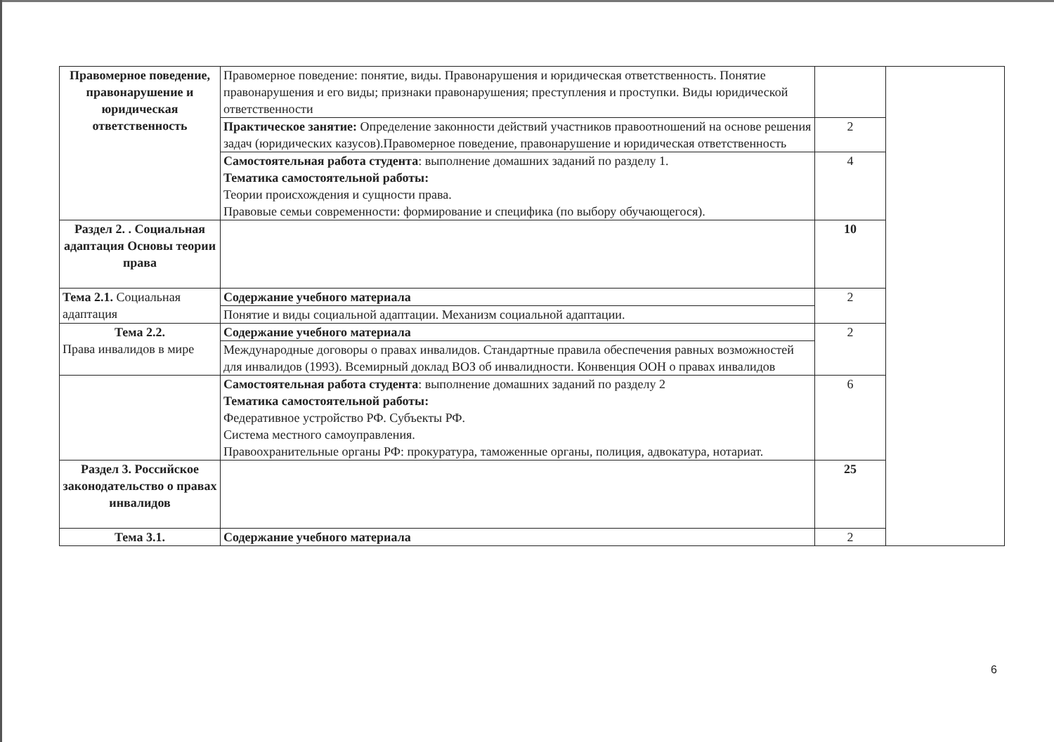| Правомерное поведение, правонарушение и юридическая ответственность | Правомерное поведение: понятие, виды. Правонарушения и юридическая ответственность. Понятие правонарушения и его виды; признаки правонарушения; преступления и проступки. Виды юридической ответственности | | |
| | Практическое занятие: Определение законности действий участников правоотношений на основе решения задач (юридических казусов).Правомерное поведение, правонарушение и юридическая ответственность | 2 | |
| | Самостоятельная работа студента : выполнение домашних заданий по разделу 1. Тематика самостоятельной работы: Теории происхождения и сущности права. Правовые семьи современности: формирование и специфика (по выбору обучающегося). | 4 | |
| Раздел 2. . Социальная адаптация Основы теории права | | 10 | |
| Тема 2.1. Социальная адаптация | Содержание учебного материала | 2 | |
| | Понятие и виды социальной адаптации. Механизм социальной адаптации. | | |
| Тема 2.2. Права инвалидов в мире | Содержание учебного материала | 2 | |
| | Международные договоры о правах инвалидов. Стандартные правила обеспечения равных возможностей для инвалидов (1993). Всемирный доклад ВОЗ об инвалидности. Конвенция ООН о правах инвалидов | | |
| | Самостоятельная работа студента : выполнение домашних заданий по разделу 2 Тематика самостоятельной работы: Федеративное устройство РФ. Субъекты РФ. Система местного самоуправления. Правоохранительные органы РФ: прокуратура, таможенные органы, полиция, адвокатура, нотариат. | 6 | |
| Раздел 3. Российское законодательство о правах инвалидов | | 25 | |
| Тема 3.1. | Содержание учебного материала | 2 | |
6